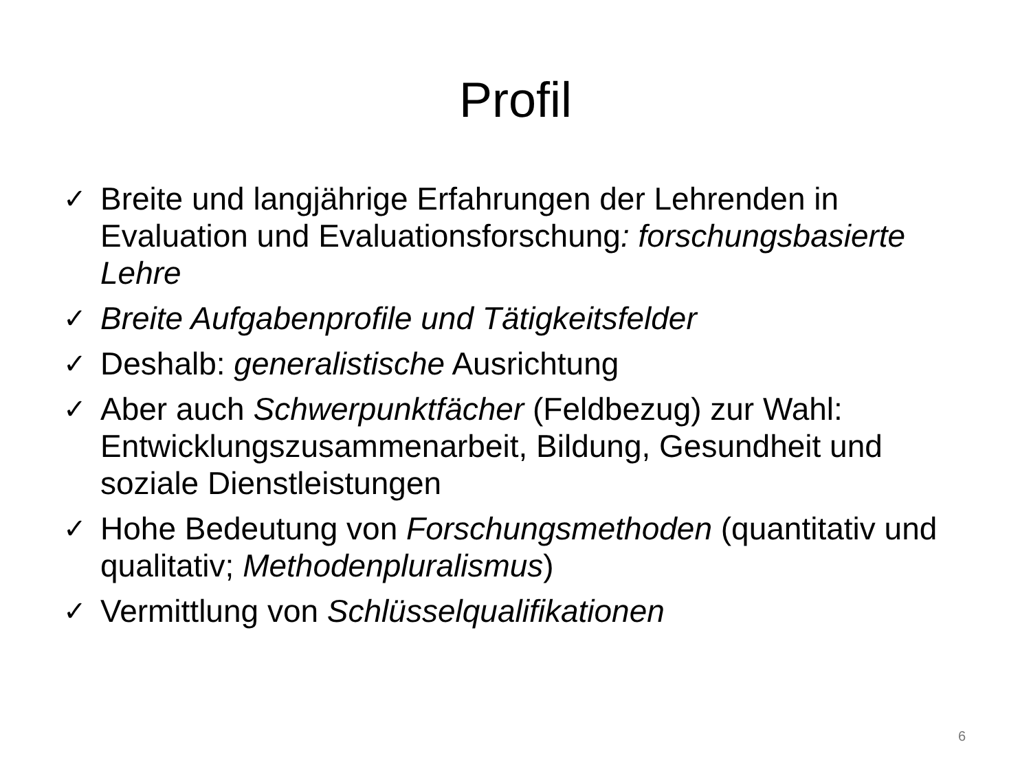Profil
✓ Breite und langjährige Erfahrungen der Lehrenden in Evaluation und Evaluationsforschung: forschungsbasierte Lehre
✓ Breite Aufgabenprofile und Tätigkeitsfelder
✓ Deshalb: generalistische Ausrichtung
✓ Aber auch Schwerpunktfächer (Feldbezug) zur Wahl: Entwicklungszusammenarbeit, Bildung, Gesundheit und soziale Dienstleistungen
✓ Hohe Bedeutung von Forschungsmethoden (quantitativ und qualitativ; Methodenpluralismus)
✓ Vermittlung von Schlüsselqualifikationen
6